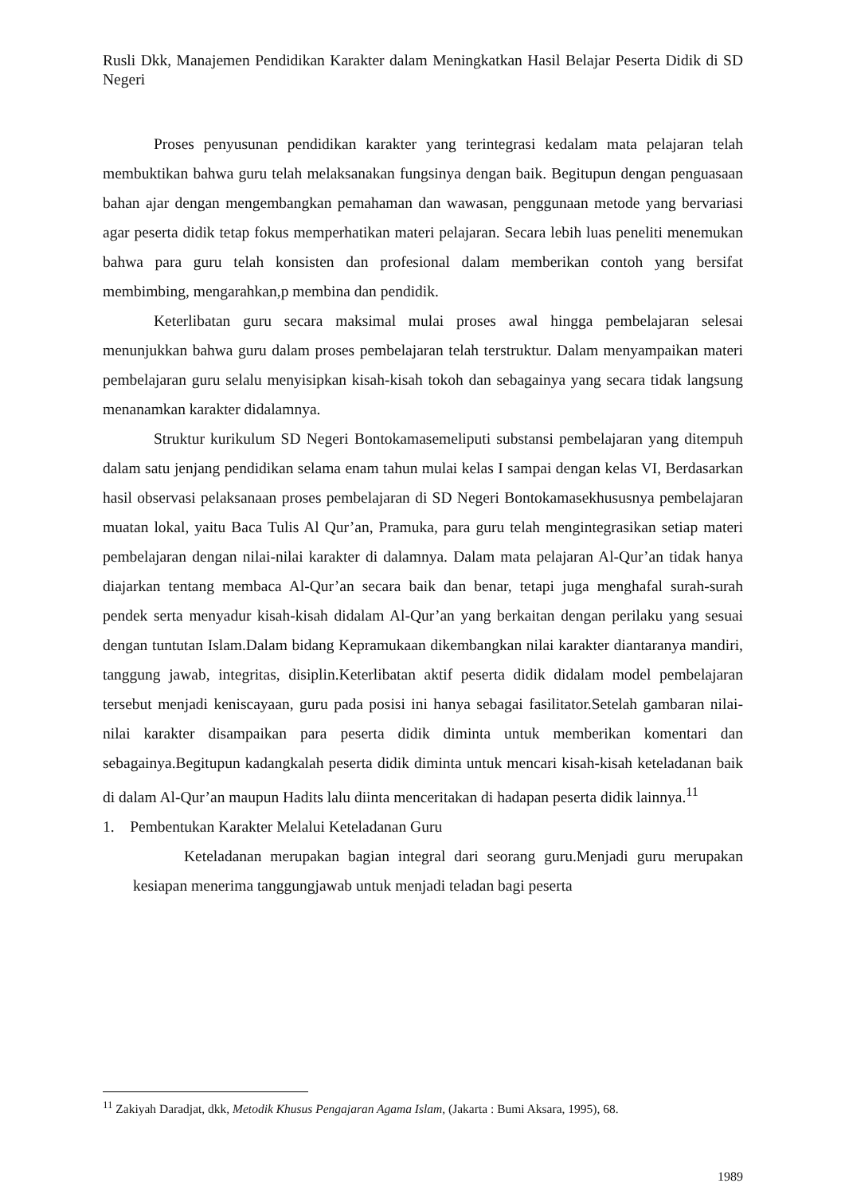Rusli Dkk, Manajemen Pendidikan Karakter dalam Meningkatkan Hasil Belajar Peserta Didik di SD Negeri
Proses penyusunan pendidikan karakter yang terintegrasi kedalam mata pelajaran telah membuktikan bahwa guru telah melaksanakan fungsinya dengan baik. Begitupun dengan penguasaan bahan ajar dengan mengembangkan pemahaman dan wawasan, penggunaan metode yang bervariasi agar peserta didik tetap fokus memperhatikan materi pelajaran. Secara lebih luas peneliti menemukan bahwa para guru telah konsisten dan profesional dalam memberikan contoh yang bersifat membimbing, mengarahkan,p membina dan pendidik.
Keterlibatan guru secara maksimal mulai proses awal hingga pembelajaran selesai menunjukkan bahwa guru dalam proses pembelajaran telah terstruktur. Dalam menyampaikan materi pembelajaran guru selalu menyisipkan kisah-kisah tokoh dan sebagainya yang secara tidak langsung menanamkan karakter didalamnya.
Struktur kurikulum SD Negeri Bontokamasemeliputi substansi pembelajaran yang ditempuh dalam satu jenjang pendidikan selama enam tahun mulai kelas I sampai dengan kelas VI, Berdasarkan hasil observasi pelaksanaan proses pembelajaran di SD Negeri Bontokamasekhususnya pembelajaran muatan lokal, yaitu Baca Tulis Al Qur’an, Pramuka, para guru telah mengintegrasikan setiap materi pembelajaran dengan nilai-nilai karakter di dalamnya. Dalam mata pelajaran Al-Qur’an tidak hanya diajarkan tentang membaca Al-Qur’an secara baik dan benar, tetapi juga menghafal surah-surah pendek serta menyadur kisah-kisah didalam Al-Qur’an yang berkaitan dengan perilaku yang sesuai dengan tuntutan Islam.Dalam bidang Kepramukaan dikembangkan nilai karakter diantaranya mandiri, tanggung jawab, integritas, disiplin.Keterlibatan aktif peserta didik didalam model pembelajaran tersebut menjadi keniscayaan, guru pada posisi ini hanya sebagai fasilitator.Setelah gambaran nilai-nilai karakter disampaikan para peserta didik diminta untuk memberikan komentari dan sebagainya.Begitupun kadangkalah peserta didik diminta untuk mencari kisah-kisah keteladanan baik di dalam Al-Qur’an maupun Hadits lalu diinta menceritakan di hadapan peserta didik lainnya.<sup>11</sup>
1. Pembentukan Karakter Melalui Keteladanan Guru
Keteladanan merupakan bagian integral dari seorang guru.Menjadi guru merupakan kesiapan menerima tanggungjawab untuk menjadi teladan bagi peserta
<sup>11</sup> Zakiyah Daradjat, dkk, Metodik Khusus Pengajaran Agama Islam, (Jakarta : Bumi Aksara, 1995), 68.
1989